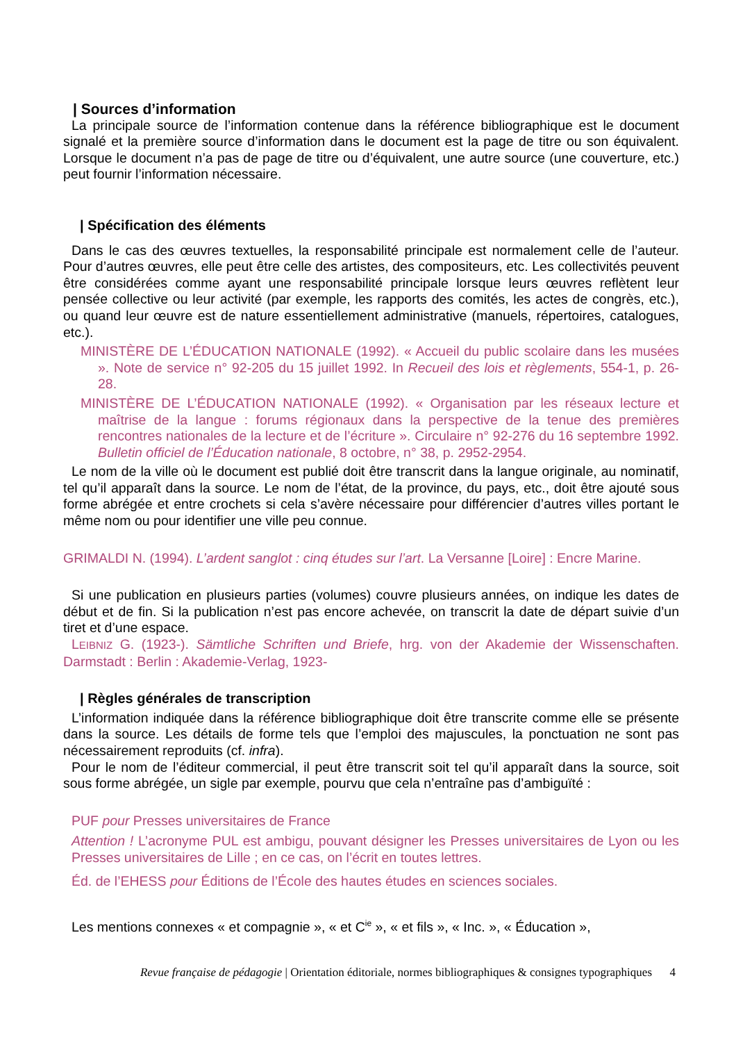| Sources d’information
La principale source de l’information contenue dans la référence bibliographique est le document signalé et la première source d’information dans le document est la page de titre ou son équivalent. Lorsque le document n’a pas de page de titre ou d’équivalent, une autre source (une couverture, etc.) peut fournir l’information nécessaire.
| Spécification des éléments
Dans le cas des œuvres textuelles, la responsabilité principale est normalement celle de l’auteur. Pour d’autres œuvres, elle peut être celle des artistes, des compositeurs, etc. Les collectivités peuvent être considérées comme ayant une responsabilité principale lorsque leurs œuvres reflètent leur pensée collective ou leur activité (par exemple, les rapports des comités, les actes de congrès, etc.), ou quand leur œuvre est de nature essentiellement administrative (manuels, répertoires, catalogues, etc.).
MINISTÈRE DE L’ÉDUCATION NATIONALE (1992). « Accueil du public scolaire dans les musées ». Note de service n° 92-205 du 15 juillet 1992. In Recueil des lois et règlements, 554-1, p. 26-28.
MINISTÈRE DE L’ÉDUCATION NATIONALE (1992). « Organisation par les réseaux lecture et maîtrise de la langue : forums régionaux dans la perspective de la tenue des premières rencontres nationales de la lecture et de l’écriture ». Circulaire n° 92-276 du 16 septembre 1992. Bulletin officiel de l’Éducation nationale, 8 octobre, n° 38, p. 2952-2954.
Le nom de la ville où le document est publié doit être transcrit dans la langue originale, au nominatif, tel qu’il apparaît dans la source. Le nom de l’état, de la province, du pays, etc., doit être ajouté sous forme abrégée et entre crochets si cela s’avère nécessaire pour différencier d’autres villes portant le même nom ou pour identifier une ville peu connue.
GRIMALDI N. (1994). L’ardent sanglot : cinq études sur l’art. La Versanne [Loire] : Encre Marine.
Si une publication en plusieurs parties (volumes) couvre plusieurs années, on indique les dates de début et de fin. Si la publication n’est pas encore achevée, on transcrit la date de départ suivie d’un tiret et d’une espace.
LEIBNIZ G. (1923-). Sämtliche Schriften und Briefe, hrg. von der Akademie der Wissenschaften. Darmstadt : Berlin : Akademie-Verlag, 1923-
| Règles générales de transcription
L’information indiquée dans la référence bibliographique doit être transcrite comme elle se présente dans la source. Les détails de forme tels que l’emploi des majuscules, la ponctuation ne sont pas nécessairement reproduits (cf. infra).
Pour le nom de l’éditeur commercial, il peut être transcrit soit tel qu’il apparaît dans la source, soit sous forme abrégée, un sigle par exemple, pourvu que cela n’entraîne pas d’ambiguïté :
PUF pour Presses universitaires de France
Attention ! L’acronyme PUL est ambigu, pouvant désigner les Presses universitaires de Lyon ou les Presses universitaires de Lille ; en ce cas, on l’écrit en toutes lettres.
Éd. de l’EHESS pour Éditions de l’École des hautes études en sciences sociales.
Les mentions connexes « et compagnie », « et C<sup>ie</sup> », « et fils », « Inc. », « Éducation »,
Revue française de pédagogie | Orientation éditoriale, normes bibliographiques & consignes typographiques 4